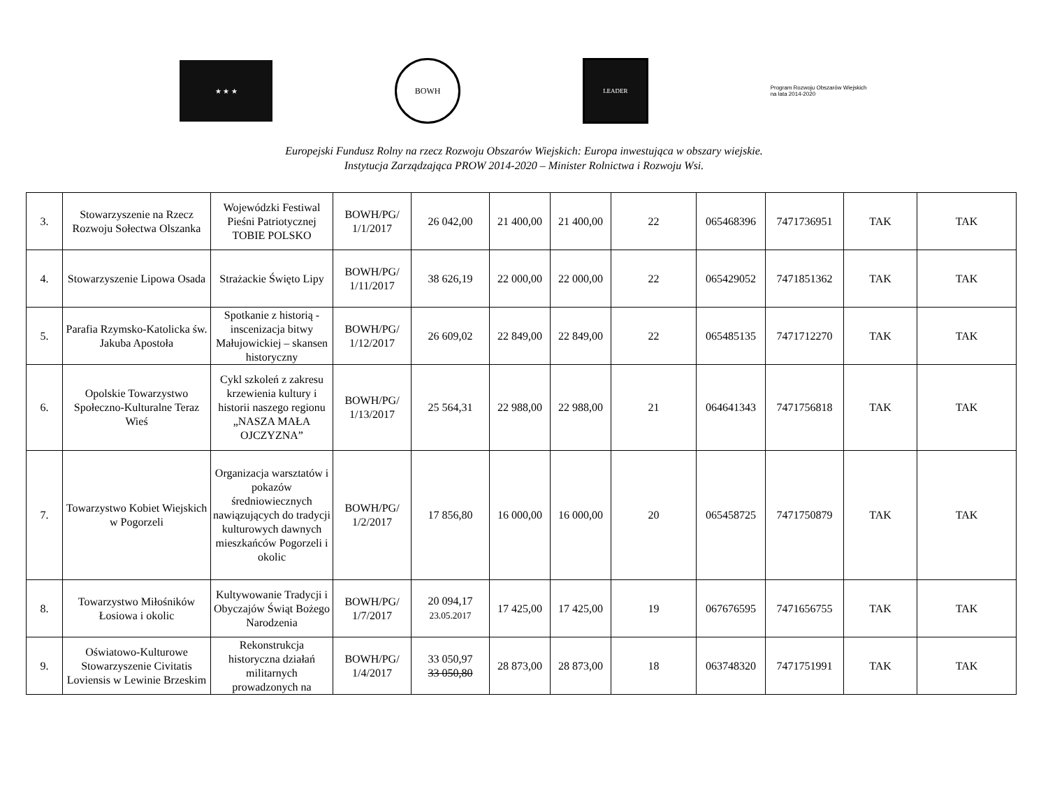★ ★ ★
BOWH
LEADER
Program Rozwoju Obszarów Wiejskich na lata 2014-2020
Europejski Fundusz Rolny na rzecz Rozwoju Obszarów Wiejskich: Europa inwestująca w obszary wiejskie.
Instytucja Zarządzająca PROW 2014-2020 – Minister Rolnictwa i Rozwoju Wsi.
| 3. | Stowarzyszenie na Rzecz Rozwoju Sołectwa Olszanka | Wojewódzki Festiwal Pieśni Patriotycznej TOBIE POLSKO | BOWH/PG/ 1/1/2017 | 26 042,00 | 21 400,00 | 21 400,00 | 22 | 065468396 | 7471736951 | TAK | TAK |
| 4. | Stowarzyszenie Lipowa Osada | Strażackie Święto Lipy | BOWH/PG/ 1/11/2017 | 38 626,19 | 22 000,00 | 22 000,00 | 22 | 065429052 | 7471851362 | TAK | TAK |
| 5. | Parafia Rzymsko-Katolicka św. Jakuba Apostoła | Spotkanie z historią - inscenizacja bitwy Małujowickiej – skansen historyczny | BOWH/PG/ 1/12/2017 | 26 609,02 | 22 849,00 | 22 849,00 | 22 | 065485135 | 7471712270 | TAK | TAK |
| 6. | Opolskie Towarzystwo Społeczno-Kulturalne Teraz Wieś | Cykl szkoleń z zakresu krzewienia kultury i historii naszego regionu „NASZA MAŁA OJCZYZNA” | BOWH/PG/ 1/13/2017 | 25 564,31 | 22 988,00 | 22 988,00 | 21 | 064641343 | 7471756818 | TAK | TAK |
| 7. | Towarzystwo Kobiet Wiejskich w Pogorzeli | Organizacja warsztatów i pokazów średniowiecznych nawiązujących do tradycji kulturowych dawnych mieszkańców Pogorzeli i okolic | BOWH/PG/ 1/2/2017 | 17 856,80 | 16 000,00 | 16 000,00 | 20 | 065458725 | 7471750879 | TAK | TAK |
| 8. | Towarzystwo Miłośników Łosiowa i okolic | Kultywowanie Tradycji i Obyczajów Świąt Bożego Narodzenia | BOWH/PG/ 1/7/2017 | 20 094,17 23.05.2017 | 17 425,00 | 17 425,00 | 19 | 067676595 | 7471656755 | TAK | TAK |
| 9. | Oświatowo-Kulturowe Stowarzyszenie Civitatis Loviensis w Lewinie Brzeskim | Rekonstrukcja historyczna działań militarnych prowadzonych na | BOWH/PG/ 1/4/2017 | 33 050,97 33 050,80 | 28 873,00 | 28 873,00 | 18 | 063748320 | 7471751991 | TAK | TAK |